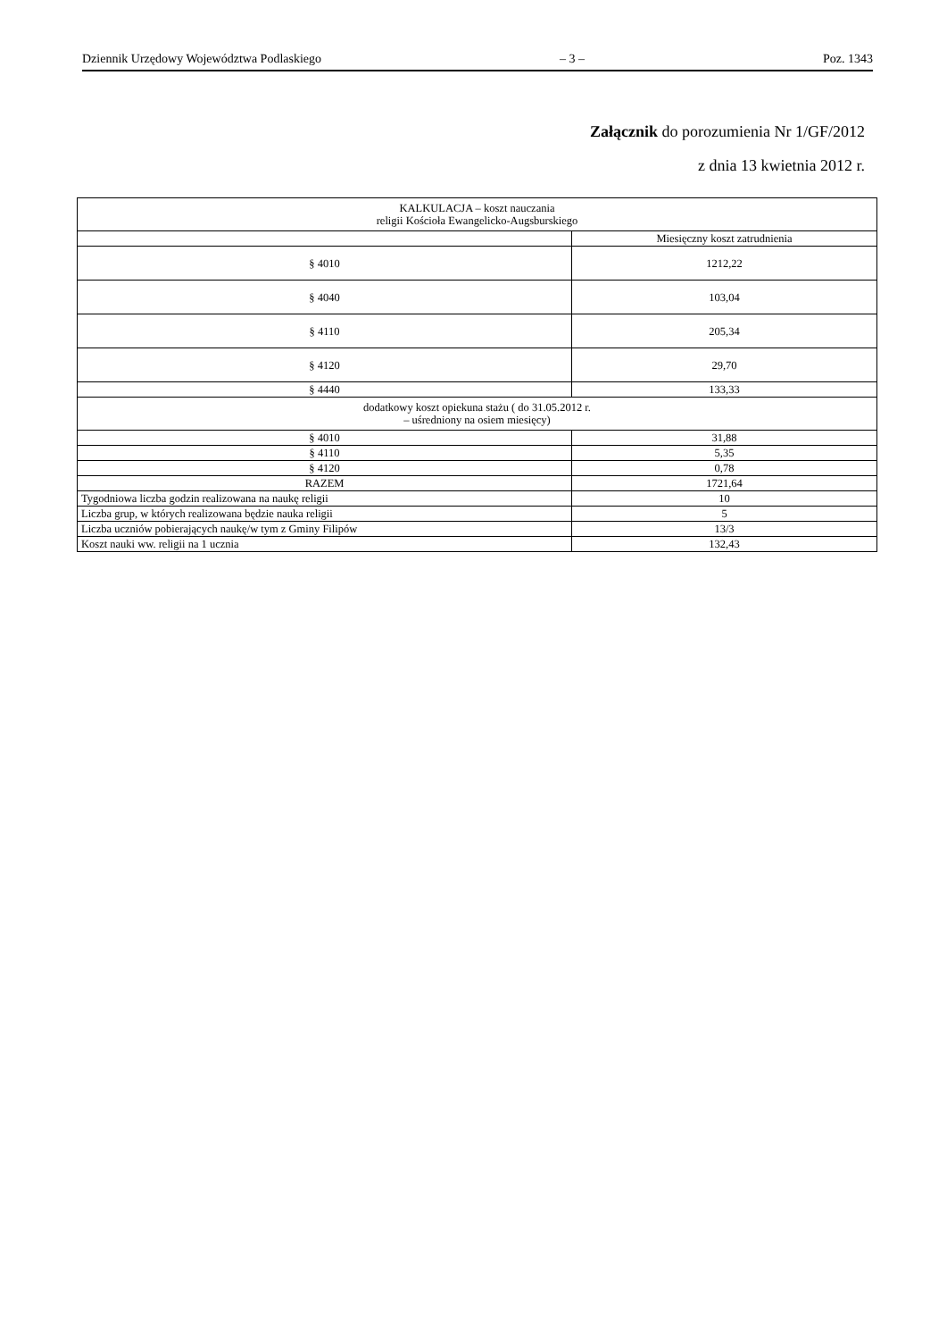Dziennik Urzędowy Województwa Podlaskiego – 3 – Poz. 1343
Załącznik do porozumienia Nr 1/GF/2012
z dnia 13 kwietnia 2012 r.
| KALKULACJA – koszt nauczania religii Kościoła Ewangelicko-Augsburskiego | |
| | Miesięczny koszt zatrudnienia |
| § 4010 | 1212,22 |
| § 4040 | 103,04 |
| § 4110 | 205,34 |
| § 4120 | 29,70 |
| § 4440 | 133,33 |
| dodatkowy koszt opiekuna stażu ( do 31.05.2012 r. – uśredniony na osiem miesięcy) | |
| § 4010 | 31,88 |
| § 4110 | 5,35 |
| § 4120 | 0,78 |
| RAZEM | 1721,64 |
| Tygodniowa liczba godzin realizowana na naukę religii | 10 |
| Liczba grup, w których realizowana będzie nauka religii | 5 |
| Liczba uczniów pobierających naukę/w tym z Gminy Filipów | 13/3 |
| Koszt nauki ww. religii na 1 ucznia | 132,43 |